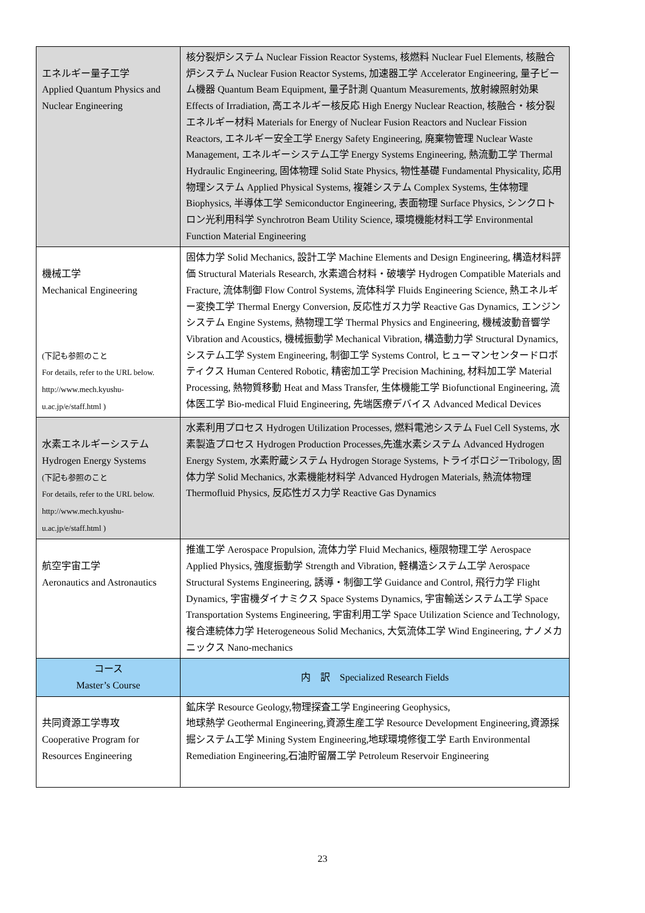| エネルギー量子工学 Applied Quantum Physics and Nuclear Engineering | 核分裂炉システム Nuclear Fission Reactor Systems, 核燃料 Nuclear Fuel Elements, 核融合炉システム Nuclear Fusion Reactor Systems, 加速器工学 Accelerator Engineering, 量子ビーム機器 Quantum Beam Equipment, 量子計測 Quantum Measurements, 放射線照射効果 Effects of Irradiation, 高エネルギー核反応 High Energy Nuclear Reaction, 核融合・核分裂エネルギー材料 Materials for Energy of Nuclear Fusion Reactors and Nuclear Fission Reactors, エネルギー安全工学 Energy Safety Engineering, 廃棄物管理 Nuclear Waste Management, エネルギーシステム工学 Energy Systems Engineering, 熱流動工学 Thermal Hydraulic Engineering, 固体物理 Solid State Physics, 物性基礎 Fundamental Physicality, 応用物理システム Applied Physical Systems, 複雑システム Complex Systems, 生体物理 Biophysics, 半導体工学 Semiconductor Engineering, 表面物理 Surface Physics, シンクロトロン光利用科学 Synchrotron Beam Utility Science, 環境機能材料工学 Environmental Function Material Engineering |
| 機械工学 Mechanical Engineering (下記も参照のこと For details, refer to the URL below. http://www.mech.kyushu-u.ac.jp/e/staff.html ) | 固体力学 Solid Mechanics, 設計工学 Machine Elements and Design Engineering, 構造材料評価 Structural Materials Research, 水素適合材料・破壊学 Hydrogen Compatible Materials and Fracture, 流体制御 Flow Control Systems, 流体科学 Fluids Engineering Science, 熱エネルギー変換工学 Thermal Energy Conversion, 反応性ガス力学 Reactive Gas Dynamics, エンジンシステム Engine Systems, 熱物理工学 Thermal Physics and Engineering, 機械波動音響学 Vibration and Acoustics, 機械振動学 Mechanical Vibration, 構造動力学 Structural Dynamics, システム工学 System Engineering, 制御工学 Systems Control, ヒューマンセンタードロボティクス Human Centered Robotic, 精密加工学 Precision Machining, 材料加工学 Material Processing, 熱物質移動 Heat and Mass Transfer, 生体機能工学 Biofunctional Engineering, 流体医工学 Bio-medical Fluid Engineering, 先端医療デバイス Advanced Medical Devices |
| 水素エネルギーシステム Hydrogen Energy Systems (下記も参照のこと For details, refer to the URL below. http://www.mech.kyushu-u.ac.jp/e/staff.html ) | 水素利用プロセス Hydrogen Utilization Processes, 燃料電池システム Fuel Cell Systems, 水素製造プロセス Hydrogen Production Processes,先進水素システム Advanced Hydrogen Energy System, 水素貯蔵システム Hydrogen Storage Systems, トライボロジーTribology, 固体力学 Solid Mechanics, 水素機能材料学 Advanced Hydrogen Materials, 熱流体物理 Thermofluid Physics, 反応性ガス力学 Reactive Gas Dynamics |
| 航空宇宙工学 Aeronautics and Astronautics | 推進工学 Aerospace Propulsion, 流体力学 Fluid Mechanics, 極限物理工学 Aerospace Applied Physics, 強度振動学 Strength and Vibration, 軽構造システム工学 Aerospace Structural Systems Engineering, 誘導・制御工学 Guidance and Control, 飛行力学 Flight Dynamics, 宇宙機ダイナミクス Space Systems Dynamics, 宇宙輸送システム工学 Space Transportation Systems Engineering, 宇宙利用工学 Space Utilization Science and Technology, 複合連続体力学 Heterogeneous Solid Mechanics, 大気流体工学 Wind Engineering, ナノメカニックス Nano-mechanics |
| コース Master’s Course | 内 訳 Specialized Research Fields |
| 共同資源工学専攻 Cooperative Program for Resources Engineering | 鉱床学 Resource Geology,物理探査工学 Engineering Geophysics, 地球熱学 Geothermal Engineering,資源生産工学 Resource Development Engineering,資源採掘システム工学 Mining System Engineering,地球環境修復工学 Earth Environmental Remediation Engineering,石油貯留層工学 Petroleum Reservoir Engineering |
23